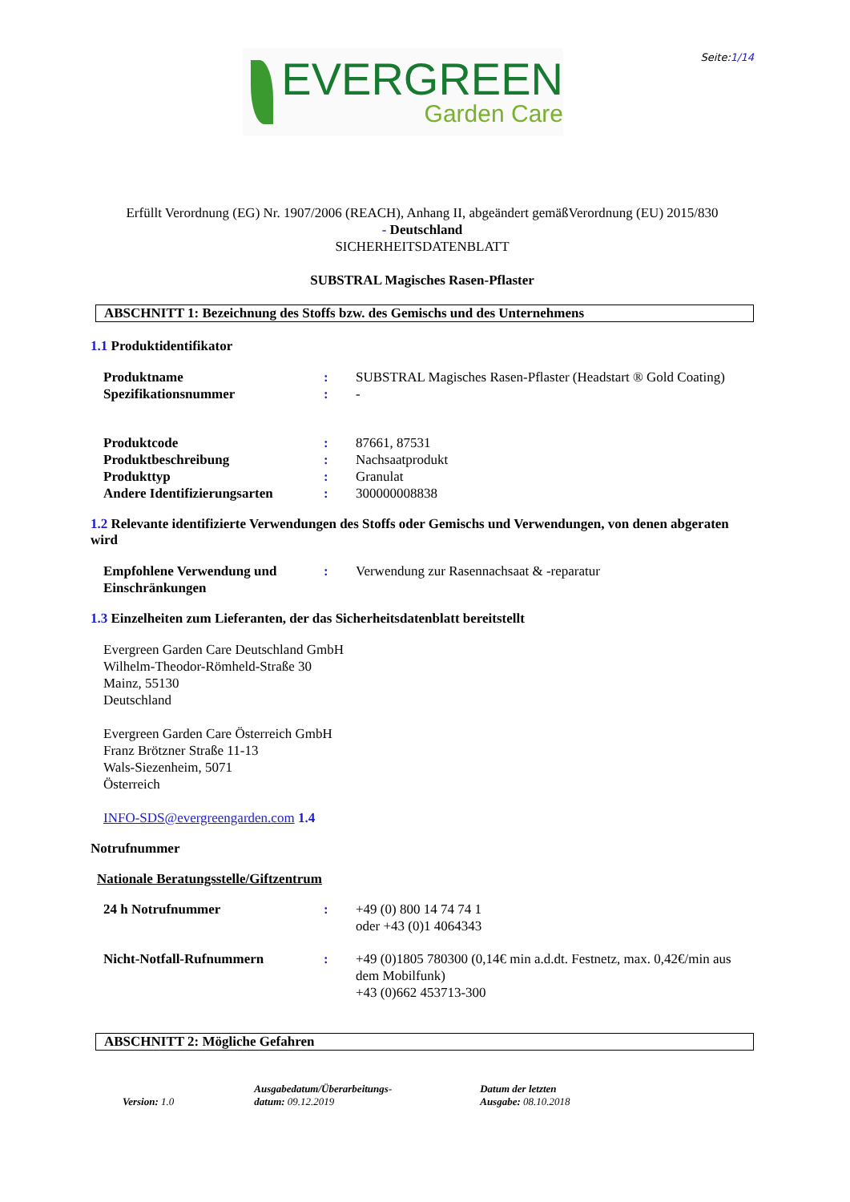EVERGREEN
Garden Care
Seite:1/14
Erfüllt Verordnung (EG) Nr. 1907/2006 (REACH), Anhang II, abgeändert gemäßVerordnung (EU) 2015/830
- Deutschland
SICHERHEITSDATENBLATT
SUBSTRAL Magisches Rasen-Pflaster
ABSCHNITT 1: Bezeichnung des Stoffs bzw. des Gemischs und des Unternehmens
1.1 Produktidentifikator
Produktname : SUBSTRAL Magisches Rasen-Pflaster (Headstart ® Gold Coating)
Spezifikationsnummer : -
Produktcode : 87661, 87531
Produktbeschreibung : Nachsaatprodukt
Produkttyp : Granulat
Andere Identifizierungsarten
: 300000008838
1.2 Relevante identifizierte Verwendungen des Stoffs oder Gemischs und Verwendungen, von denen abgeraten wird
Empfohlene Verwendung und Einschränkungen
: Verwendung zur Rasennachsaat & -reparatur
1.3 Einzelheiten zum Lieferanten, der das Sicherheitsdatenblatt bereitstellt
Evergreen Garden Care Deutschland GmbH
Wilhelm-Theodor-Römheld-Straße 30
Mainz, 55130
Deutschland
Evergreen Garden Care Österreich GmbH
Franz Brötzner Straße 11-13
Wals-Siezenheim, 5071
Österreich
INFO-SDS@evergreengarden.com 1.4
Notrufnummer
Nationale Beratungsstelle/Giftzentrum
24 h Notrufnummer : +49 (0) 800 14 74 74 1
oder +43 (0)1 4064343
Nicht-Notfall-Rufnummern : +49 (0)1805 780300 (0,14€ min a.d.dt. Festnetz, max. 0,42€/min aus dem Mobilfunk)
+43 (0)662 453713-300
ABSCHNITT 2: Mögliche Gefahren
Version: 1.0
Ausgabedatum/Überarbeitungs-
datum: 09.12.2019
Datum der letzten
Ausgabe: 08.10.2018